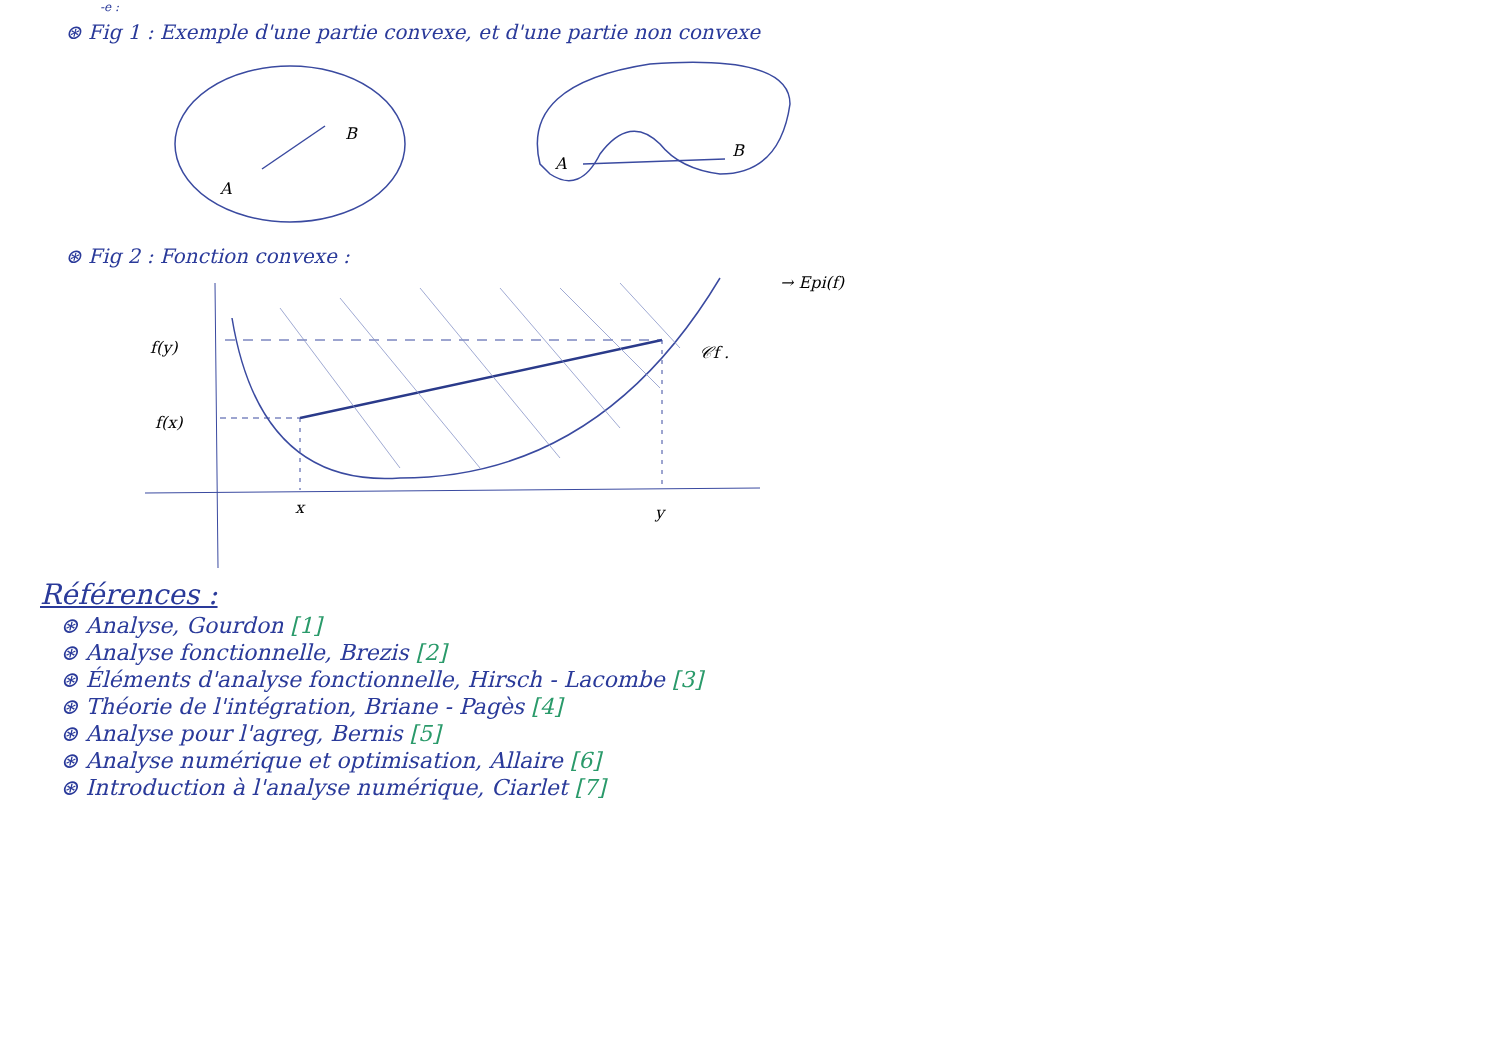-e :
⊛ Fig 1 : Exemple d'une partie convexe, et d'une partie non convexe
A
B
A
B
⊛ Fig 2 : Fonction convexe :
f(y)
f(x)
x
y
𝒞f .
→ Epi(f)
Références :
⊛ Analyse, Gourdon [1]
⊛ Analyse fonctionnelle, Brezis [2]
⊛ Éléments d'analyse fonctionnelle, Hirsch - Lacombe [3]
⊛ Théorie de l'intégration, Briane - Pagès [4]
⊛ Analyse pour l'agreg, Bernis [5]
⊛ Analyse numérique et optimisation, Allaire [6]
⊛ Introduction à l'analyse numérique, Ciarlet [7]